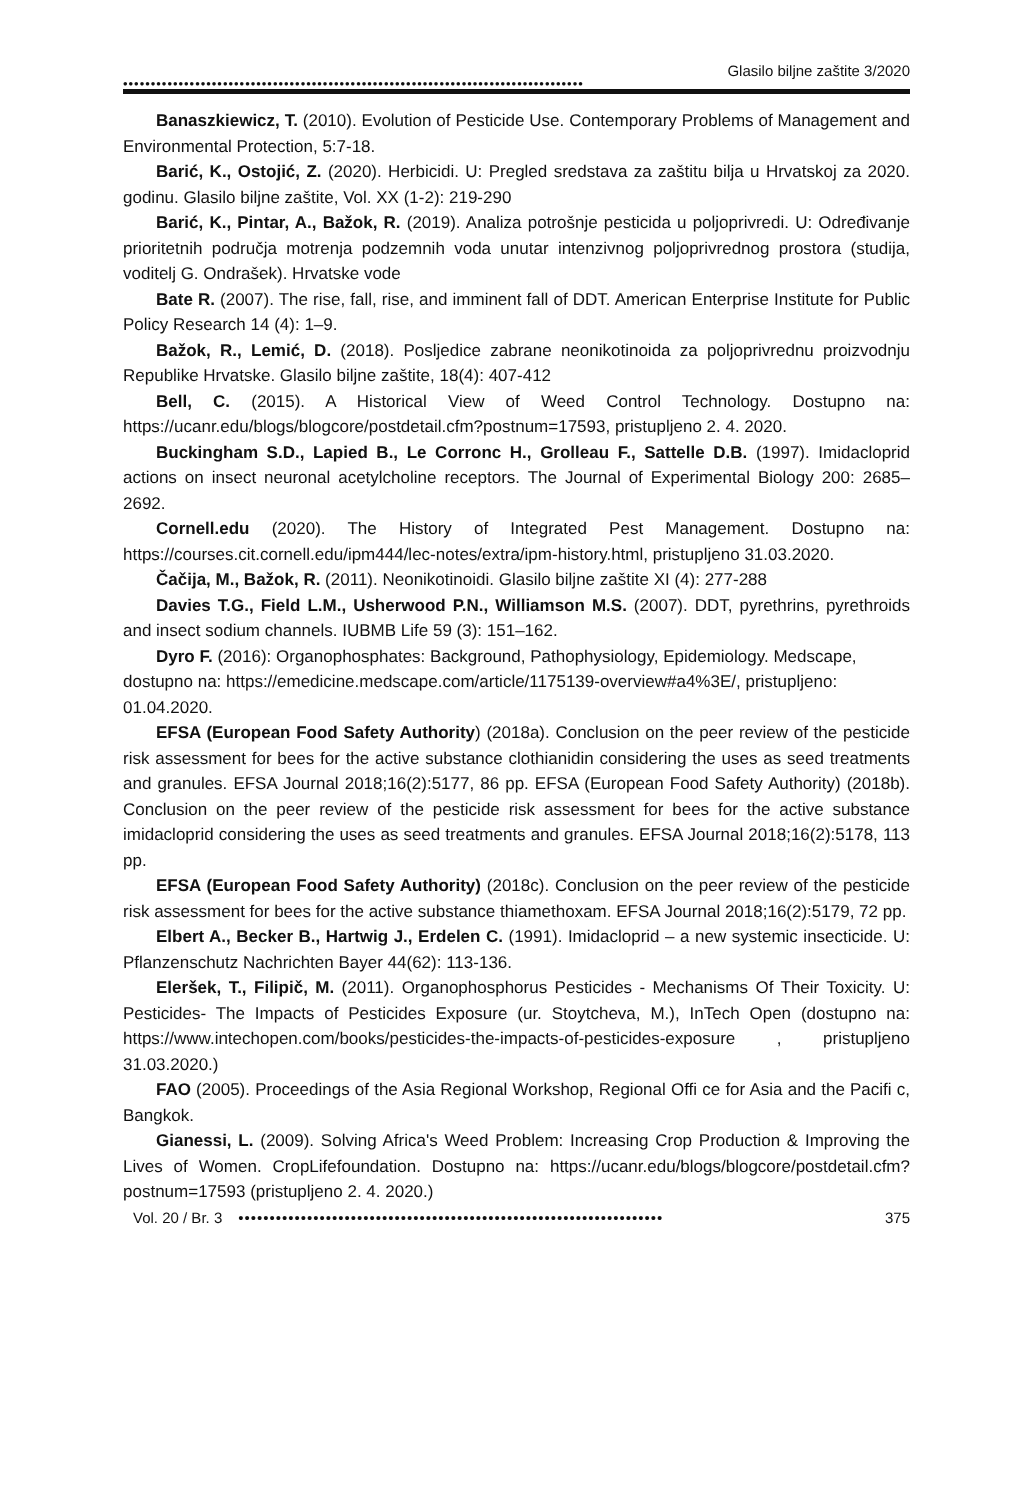Glasilo biljne zaštite 3/2020
•••••••••••••••••••••••••••••••••••••••••••••••••••••••••••••••••••••••••••••••••••
Banaszkiewicz, T. (2010). Evolution of Pesticide Use. Contemporary Problems of Management and Environmental Protection, 5:7-18.
Barić, K., Ostojić, Z. (2020). Herbicidi. U: Pregled sredstava za zaštitu bilja u Hrvatskoj za 2020. godinu. Glasilo biljne zaštite, Vol. XX (1-2): 219-290
Barić, K., Pintar, A., Bažok, R. (2019). Analiza potrošnje pesticida u poljoprivredi. U: Određivanje prioritetnih područja motrenja podzemnih voda unutar intenzivnog poljoprivrednog prostora (studija, voditelj G. Ondrašek). Hrvatske vode
Bate R. (2007). The rise, fall, rise, and imminent fall of DDT. American Enterprise Institute for Public Policy Research 14 (4): 1–9.
Bažok, R., Lemić, D. (2018). Posljedice zabrane neonikotinoida za poljoprivrednu proizvodnju Republike Hrvatske. Glasilo biljne zaštite, 18(4): 407-412
Bell, C. (2015). A Historical View of Weed Control Technology. Dostupno na: https://ucanr.edu/blogs/blogcore/postdetail.cfm?postnum=17593, pristupljeno 2. 4. 2020.
Buckingham S.D., Lapied B., Le Corronc H., Grolleau F., Sattelle D.B. (1997). Imidacloprid actions on insect neuronal acetylcholine receptors. The Journal of Experimental Biology 200: 2685–2692.
Cornell.edu (2020). The History of Integrated Pest Management. Dostupno na: https://courses.cit.cornell.edu/ipm444/lec-notes/extra/ipm-history.html, pristupljeno 31.03.2020.
Čačija, M., Bažok, R. (2011). Neonikotinoidi. Glasilo biljne zaštite XI (4): 277-288
Davies T.G., Field L.M., Usherwood P.N., Williamson M.S. (2007). DDT, pyrethrins, pyrethroids and insect sodium channels. IUBMB Life 59 (3): 151–162.
Dyro F. (2016): Organophosphates: Background, Pathophysiology, Epidemiology. Medscape, dostupno na: https://emedicine.medscape.com/article/1175139-overview#a4%3E/, pristupljeno: 01.04.2020.
EFSA (European Food Safety Authority) (2018a). Conclusion on the peer review of the pesticide risk assessment for bees for the active substance clothianidin considering the uses as seed treatments and granules. EFSA Journal 2018;16(2):5177, 86 pp. EFSA (European Food Safety Authority) (2018b). Conclusion on the peer review of the pesticide risk assessment for bees for the active substance imidacloprid considering the uses as seed treatments and granules. EFSA Journal 2018;16(2):5178, 113 pp.
EFSA (European Food Safety Authority) (2018c). Conclusion on the peer review of the pesticide risk assessment for bees for the active substance thiamethoxam. EFSA Journal 2018;16(2):5179, 72 pp.
Elbert A., Becker B., Hartwig J., Erdelen C. (1991). Imidacloprid – a new systemic insecticide. U: Pflanzenschutz Nachrichten Bayer 44(62): 113-136.
Eleršek, T., Filipič, M. (2011). Organophosphorus Pesticides - Mechanisms Of Their Toxicity. U: Pesticides- The Impacts of Pesticides Exposure (ur. Stoytcheva, M.), InTech Open (dostupno na: https://www.intechopen.com/books/pesticides-the-impacts-of-pesticides-exposure , pristupljeno 31.03.2020.)
FAO (2005). Proceedings of the Asia Regional Workshop, Regional Offi ce for Asia and the Pacifi c, Bangkok.
Gianessi, L. (2009). Solving Africa's Weed Problem: Increasing Crop Production & Improving the Lives of Women. CropLifefoundation. Dostupno na: https://ucanr.edu/blogs/blogcore/postdetail.cfm?postnum=17593 (pristupljeno 2. 4. 2020.)
Vol. 20 / Br. 3 •••••••••••••••••••••••••••••••••••••••••••••••••••••••••••••••••••• 375